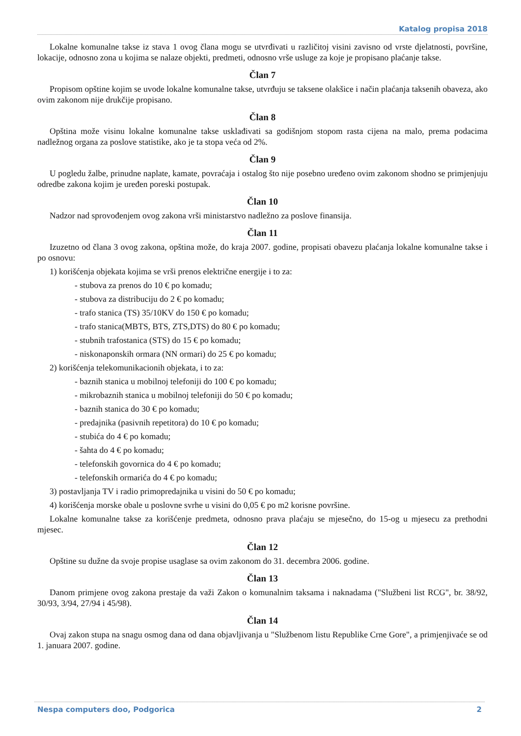Katalog propisa 2018
Lokalne komunalne takse iz stava 1 ovog člana mogu se utvrđivati u različitoj visini zavisno od vrste djelatnosti, površine, lokacije, odnosno zona u kojima se nalaze objekti, predmeti, odnosno vrše usluge za koje je propisano plaćanje takse.
Član 7
Propisom opštine kojim se uvode lokalne komunalne takse, utvrđuju se taksene olakšice i način plaćanja taksenih obaveza, ako ovim zakonom nije drukčije propisano.
Član 8
Opština može visinu lokalne komunalne takse usklađivati sa godišnjom stopom rasta cijena na malo, prema podacima nadležnog organa za poslove statistike, ako je ta stopa veća od 2%.
Član 9
U pogledu žalbe, prinudne naplate, kamate, povraćaja i ostalog što nije posebno uređeno ovim zakonom shodno se primjenjuju odredbe zakona kojim je uređen poreski postupak.
Član 10
Nadzor nad sprovođenjem ovog zakona vrši ministarstvo nadležno za poslove finansija.
Član 11
Izuzetno od člana 3 ovog zakona, opština može, do kraja 2007. godine, propisati obavezu plaćanja lokalne komunalne takse i po osnovu:
1) korišćenja objekata kojima se vrši prenos električne energije i to za:
- stubova za prenos do 10 € po komadu;
- stubova za distribuciju do 2 € po komadu;
- trafo stanica (TS) 35/10KV do 150 € po komadu;
- trafo stanica(MBTS, BTS, ZTS,DTS) do 80 € po komadu;
- stubnih trafostanica (STS) do 15 € po komadu;
- niskonaponskih ormara (NN ormari) do 25 € po komadu;
2) korišćenja telekomunikacionih objekata, i to za:
- baznih stanica u mobilnoj telefoniji do 100 € po komadu;
- mikrobaznih stanica u mobilnoj telefoniji do 50 € po komadu;
- baznih stanica do 30 € po komadu;
- predajnika (pasivnih repetitora) do 10 € po komadu;
- stubića do 4 € po komadu;
- šahta do 4 € po komadu;
- telefonskih govornica do 4 € po komadu;
- telefonskih ormarića do 4 € po komadu;
3) postavljanja TV i radio primopredajnika u visini do 50 € po komadu;
4) korišćenja morske obale u poslovne svrhe u visini do 0,05 € po m2 korisne površine.
Lokalne komunalne takse za korišćenje predmeta, odnosno prava plaćaju se mjesečno, do 15-og u mjesecu za prethodni mjesec.
Član 12
Opštine su dužne da svoje propise usaglase sa ovim zakonom do 31. decembra 2006. godine.
Član 13
Danom primjene ovog zakona prestaje da važi Zakon o komunalnim taksama i naknadama ("Službeni list RCG", br. 38/92, 30/93, 3/94, 27/94 i 45/98).
Član 14
Ovaj zakon stupa na snagu osmog dana od dana objavljivanja u "Službenom listu Republike Crne Gore", a primjenjivaće se od 1. januara 2007. godine.
Nespa computers doo, Podgorica 2